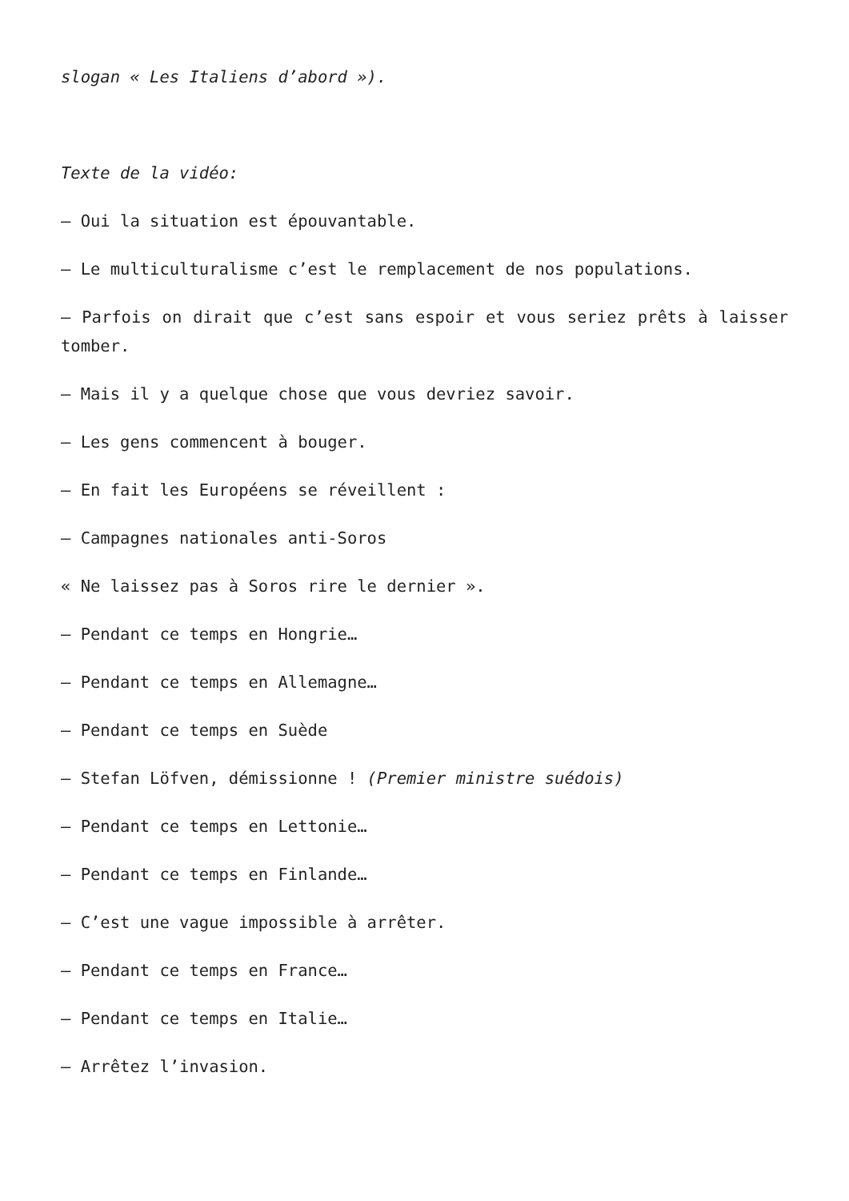slogan « Les Italiens d’abord »).
Texte de la vidéo:
– Oui la situation est épouvantable.
– Le multiculturalisme c’est le remplacement de nos populations.
– Parfois on dirait que c’est sans espoir et vous seriez prêts à laisser tomber.
– Mais il y a quelque chose que vous devriez savoir.
– Les gens commencent à bouger.
– En fait les Européens se réveillent :
– Campagnes nationales anti-Soros
« Ne laissez pas à Soros rire le dernier ».
– Pendant ce temps en Hongrie…
– Pendant ce temps en Allemagne…
– Pendant ce temps en Suède
– Stefan Löfven, démissionne ! (Premier ministre suédois)
– Pendant ce temps en Lettonie…
– Pendant ce temps en Finlande…
– C’est une vague impossible à arrêter.
– Pendant ce temps en France…
– Pendant ce temps en Italie…
– Arrêtez l’invasion.